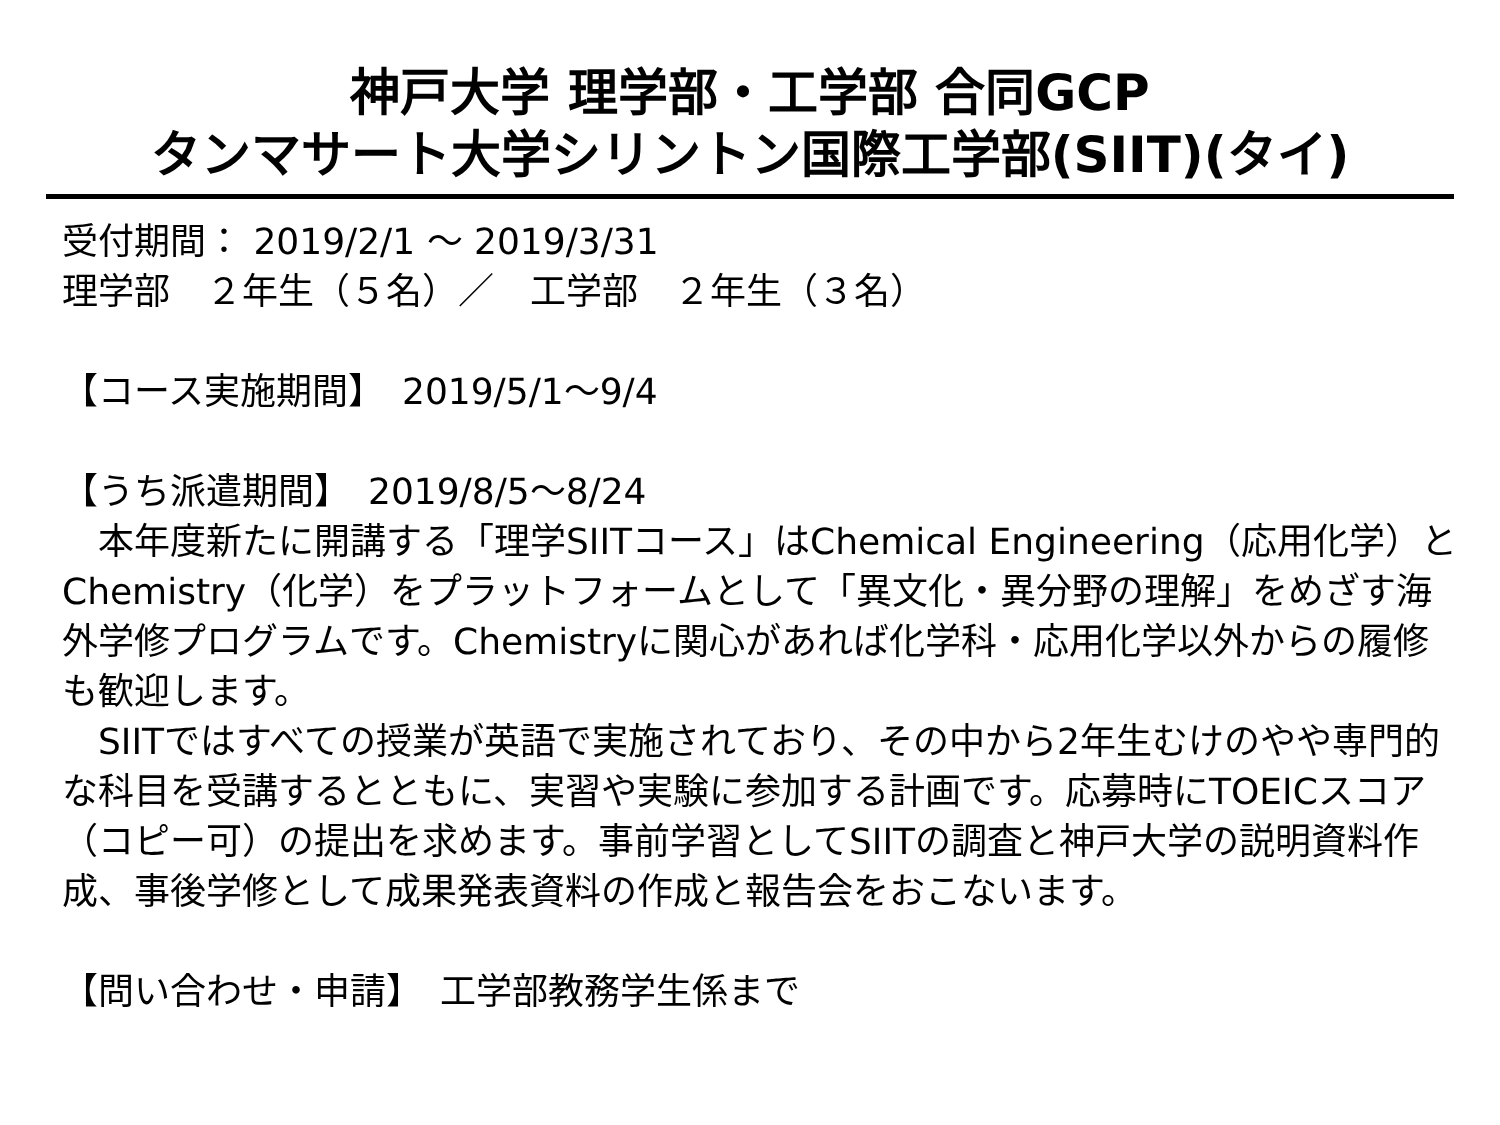神戸大学 理学部・工学部 合同GCP
タンマサート大学シリントン国際工学部(SIIT)(タイ)
受付期間： 2019/2/1 ～ 2019/3/31
理学部　２年生（５名）／　工学部　２年生（３名）
【コース実施期間】　2019/5/1～9/4
【うち派遣期間】　2019/8/5～8/24
　本年度新たに開講する「理学SIITコース」はChemical Engineering（応用化学）とChemistry（化学）をプラットフォームとして「異文化・異分野の理解」をめざす海外学修プログラムです。Chemistryに関心があれば化学科・応用化学以外からの履修も歓迎します。
　SIITではすべての授業が英語で実施されており、その中から2年生むけのやや専門的な科目を受講するとともに、実習や実験に参加する計画です。応募時にTOEICスコア（コピー可）の提出を求めます。事前学習としてSIITの調査と神戸大学の説明資料作成、事後学修として成果発表資料の作成と報告会をおこないます。
【問い合わせ・申請】　工学部教務学生係まで